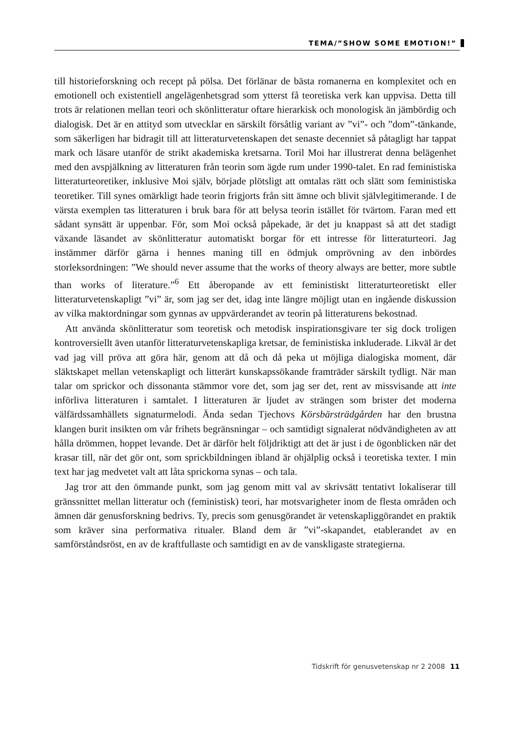TEMA/”SHOW SOME EMOTION!”
till historieforskning och recept på pölsa. Det förlänar de bästa romanerna en komplexitet och en emotionell och existentiell angelägenhetsgrad som ytterst få teoretiska verk kan uppvisa. Detta till trots är relationen mellan teori och skönlitteratur oftare hierarkisk och monologisk än jämbördig och dialogisk. Det är en attityd som utvecklar en särskilt försåtlig variant av ”vi”- och ”dom”-tänkande, som säkerligen har bidragit till att litteraturvetenskapen det senaste decenniet så påtagligt har tappat mark och läsare utanför de strikt akademiska kretsarna. Toril Moi har illustrerat denna belägenhet med den avspjälkning av litteraturen från teorin som ägde rum under 1990-talet. En rad feministiska litteraturteoretiker, inklusive Moi själv, började plötsligt att omtalas rätt och slätt som feministiska teoretiker. Till synes omärkligt hade teorin frigjorts från sitt ämne och blivit självlegitimerande. I de värsta exemplen tas litteraturen i bruk bara för att belysa teorin istället för tvärtom. Faran med ett sådant synsätt är uppenbar. För, som Moi också påpekade, är det ju knappast så att det stadigt växande läsandet av skönlitteratur automatiskt borgar för ett intresse för litteraturteori. Jag instämmer därför gärna i hennes maning till en ödmjuk omprövning av den inbördes storleksordningen: ”We should never assume that the works of theory always are better, more subtle than works of literature.”<sup>6</sup> Ett åberopande av ett feministiskt litteraturteoretiskt eller litteraturvetenskapligt ”vi” är, som jag ser det, idag inte längre möjligt utan en ingående diskussion av vilka maktordningar som gynnas av uppvärderandet av teorin på litteraturens bekostnad.
Att använda skönlitteratur som teoretisk och metodisk inspirationsgivare ter sig dock troligen kontroversiellt även utanför litteraturvetenskapliga kretsar, de feministiska inkluderade. Likväl är det vad jag vill pröva att göra här, genom att då och då peka ut möjliga dialogiska moment, där släktskapet mellan vetenskapligt och litterärt kunskapssökande framträder särskilt tydligt. När man talar om sprickor och dissonanta stämmor vore det, som jag ser det, rent av missvisande att inte införliva litteraturen i samtalet. I litteraturen är ljudet av strängen som brister det moderna välfärdssamhällets signaturmelodi. Ända sedan Tjechovs Körsbärsträdgården har den brustna klangen burit insikten om vår frihets begränsningar – och samtidigt signalerat nödvändigheten av att hålla drömmen, hoppet levande. Det är därför helt följdriktigt att det är just i de ögonblicken när det krasar till, när det gör ont, som sprickbildningen ibland är ohjälplig också i teoretiska texter. I min text har jag medvetet valt att låta sprickorna synas – och tala.
Jag tror att den ömmande punkt, som jag genom mitt val av skrivsätt tentativt lokaliserar till gränssnittet mellan litteratur och (feministisk) teori, har motsvarigheter inom de flesta områden och ämnen där genusforskning bedrivs. Ty, precis som genusgörandet är vetenskapliggörandet en praktik som kräver sina performativa ritualer. Bland dem är ”vi”-skapandet, etablerandet av en samförståndsröst, en av de kraftfullaste och samtidigt en av de vanskligaste strategierna.
Tidskrift för genusvetenskap nr 2 2008 11